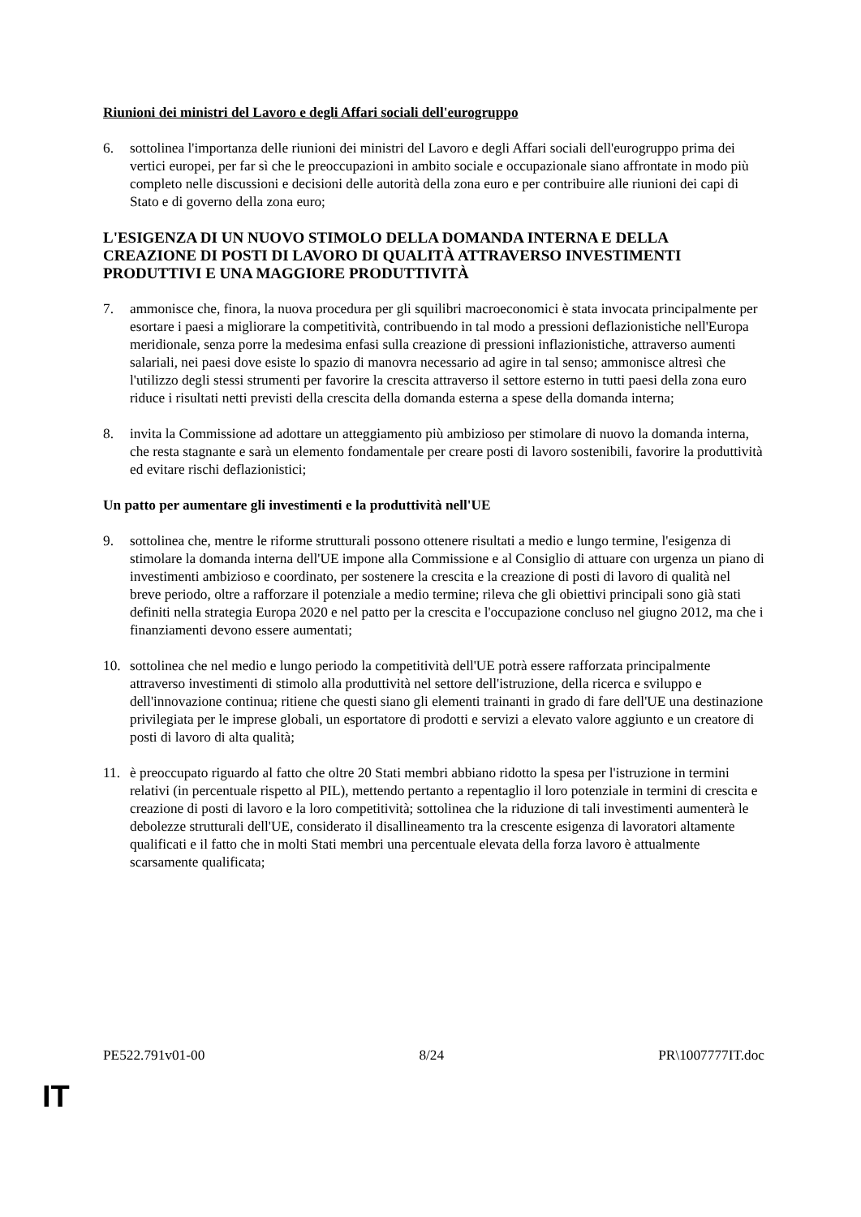Riunioni dei ministri del Lavoro e degli Affari sociali dell'eurogruppo
6. sottolinea l'importanza delle riunioni dei ministri del Lavoro e degli Affari sociali dell'eurogruppo prima dei vertici europei, per far sì che le preoccupazioni in ambito sociale e occupazionale siano affrontate in modo più completo nelle discussioni e decisioni delle autorità della zona euro e per contribuire alle riunioni dei capi di Stato e di governo della zona euro;
L'ESIGENZA DI UN NUOVO STIMOLO DELLA DOMANDA INTERNA E DELLA CREAZIONE DI POSTI DI LAVORO DI QUALITÀ ATTRAVERSO INVESTIMENTI PRODUTTIVI E UNA MAGGIORE PRODUTTIVITÀ
7. ammonisce che, finora, la nuova procedura per gli squilibri macroeconomici è stata invocata principalmente per esortare i paesi a migliorare la competitività, contribuendo in tal modo a pressioni deflazionistiche nell'Europa meridionale, senza porre la medesima enfasi sulla creazione di pressioni inflazionistiche, attraverso aumenti salariali, nei paesi dove esiste lo spazio di manovra necessario ad agire in tal senso; ammonisce altresì che l'utilizzo degli stessi strumenti per favorire la crescita attraverso il settore esterno in tutti paesi della zona euro riduce i risultati netti previsti della crescita della domanda esterna a spese della domanda interna;
8. invita la Commissione ad adottare un atteggiamento più ambizioso per stimolare di nuovo la domanda interna, che resta stagnante e sarà un elemento fondamentale per creare posti di lavoro sostenibili, favorire la produttività ed evitare rischi deflazionistici;
Un patto per aumentare gli investimenti e la produttività nell'UE
9. sottolinea che, mentre le riforme strutturali possono ottenere risultati a medio e lungo termine, l'esigenza di stimolare la domanda interna dell'UE impone alla Commissione e al Consiglio di attuare con urgenza un piano di investimenti ambizioso e coordinato, per sostenere la crescita e la creazione di posti di lavoro di qualità nel breve periodo, oltre a rafforzare il potenziale a medio termine; rileva che gli obiettivi principali sono già stati definiti nella strategia Europa 2020 e nel patto per la crescita e l'occupazione concluso nel giugno 2012, ma che i finanziamenti devono essere aumentati;
10. sottolinea che nel medio e lungo periodo la competitività dell'UE potrà essere rafforzata principalmente attraverso investimenti di stimolo alla produttività nel settore dell'istruzione, della ricerca e sviluppo e dell'innovazione continua; ritiene che questi siano gli elementi trainanti in grado di fare dell'UE una destinazione privilegiata per le imprese globali, un esportatore di prodotti e servizi a elevato valore aggiunto e un creatore di posti di lavoro di alta qualità;
11. è preoccupato riguardo al fatto che oltre 20 Stati membri abbiano ridotto la spesa per l'istruzione in termini relativi (in percentuale rispetto al PIL), mettendo pertanto a repentaglio il loro potenziale in termini di crescita e creazione di posti di lavoro e la loro competitività; sottolinea che la riduzione di tali investimenti aumenterà le debolezze strutturali dell'UE, considerato il disallineamento tra la crescente esigenza di lavoratori altamente qualificati e il fatto che in molti Stati membri una percentuale elevata della forza lavoro è attualmente scarsamente qualificata;
PE522.791v01-00 8/24 PR\1007777IT.doc
IT